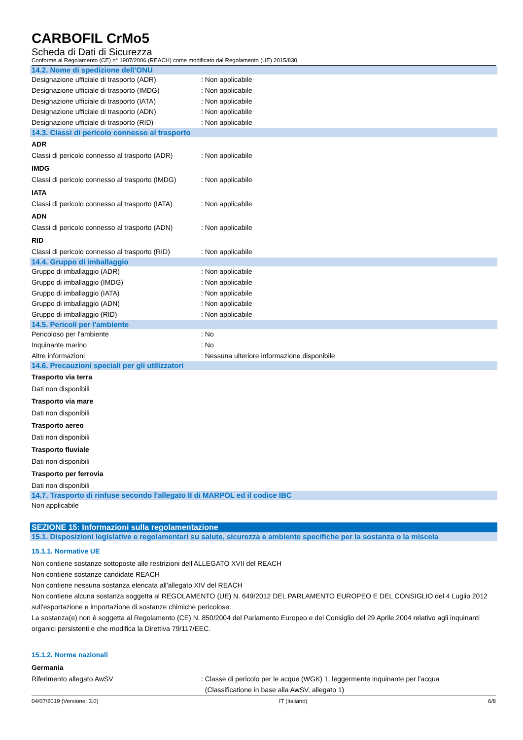CARBOFIL CrMo5
Scheda di Dati di Sicurezza
Conforme al Regolamento (CE) n° 1907/2006 (REACH) come modificato dal Regolamento (UE) 2015/830
14.2. Nome di spedizione dell’ONU
Designazione ufficiale di trasporto (ADR): Non applicabile
Designazione ufficiale di trasporto (IMDG): Non applicabile
Designazione ufficiale di trasporto (IATA): Non applicabile
Designazione ufficiale di trasporto (ADN): Non applicabile
Designazione ufficiale di trasporto (RID): Non applicabile
14.3. Classi di pericolo connesso al trasporto
ADR
Classi di pericolo connesso al trasporto (ADR): Non applicabile
IMDG
Classi di pericolo connesso al trasporto (IMDG): Non applicabile
IATA
Classi di pericolo connesso al trasporto (IATA): Non applicabile
ADN
Classi di pericolo connesso al trasporto (ADN): Non applicabile
RID
Classi di pericolo connesso al trasporto (RID): Non applicabile
14.4. Gruppo di imballaggio
Gruppo di imballaggio (ADR): Non applicabile
Gruppo di imballaggio (IMDG): Non applicabile
Gruppo di imballaggio (IATA): Non applicabile
Gruppo di imballaggio (ADN): Non applicabile
Gruppo di imballaggio (RID): Non applicabile
14.5. Pericoli per l'ambiente
Pericoloso per l'ambiente: No
Inquinante marino: No
Altre informazioni: Nessuna ulteriore informazione disponibile
14.6. Precauzioni speciali per gli utilizzatori
Trasporto via terra
Dati non disponibili
Trasporto via mare
Dati non disponibili
Trasporto aereo
Dati non disponibili
Trasporto fluviale
Dati non disponibili
Trasporto per ferrovia
Dati non disponibili
14.7. Trasporto di rinfuse secondo l'allegato II di MARPOL ed il codice IBC
Non applicabile
SEZIONE 15: Informazioni sulla regolamentazione
15.1. Disposizioni legislative e regolamentari su salute, sicurezza e ambiente specifiche per la sostanza o la miscela
15.1.1. Normative UE
Non contiene sostanze sottoposte alle restrizioni dell'ALLEGATO XVII del REACH
Non contiene sostanze candidate REACH
Non contiene nessuna sostanza elencata all'allegato XIV del REACH
Non contiene alcuna sostanza soggetta al REGOLAMENTO (UE) N. 649/2012 DEL PARLAMENTO EUROPEO E DEL CONSIGLIO del 4 Luglio 2012 sull'esportazione e importazione di sostanze chimiche pericolose.
La sostanza(e) non è soggetta al Regolamento (CE) N. 850/2004 del Parlamento Europeo e del Consiglio del 29 Aprile 2004 relativo agli inquinanti organici persistenti e che modifica la Direttiva 79/117/EEC.
15.1.2. Norme nazionali
Germania
Riferimento allegato AwSV: Classe di pericolo per le acque (WGK) 1, leggermente inquinante per l'acqua
(Classificatione in base alla AwSV, allegato 1)
04/07/2019 (Versione: 3.0) IT (italiano) 6/8